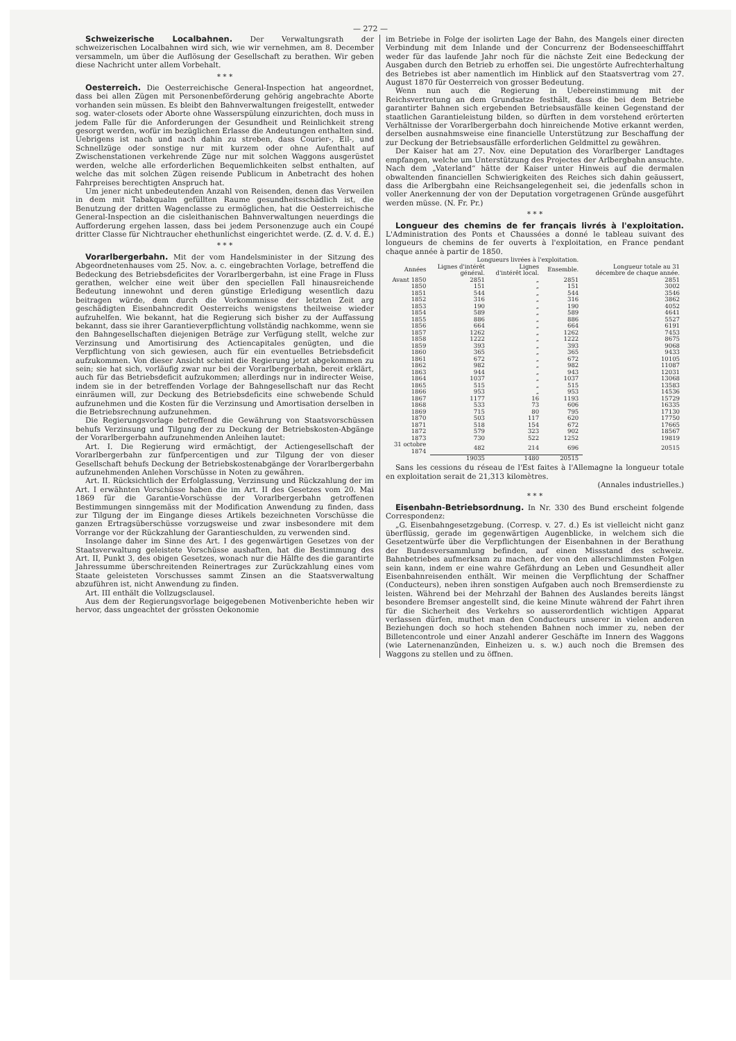— 272 —
Schweizerische Localbahnen. Der Verwaltungsrath der schweizerischen Localbahnen wird sich, wie wir vernehmen, am 8. December versammeln, um über die Auflösung der Gesellschaft zu berathen. Wir geben diese Nachricht unter allem Vorbehalt.
* * *
Oesterreich. Die Oesterreichische General-Inspection hat angeordnet, dass bei allen Zügen mit Personenbeförderung gehörig angebrachte Aborte vorhanden sein müssen. Es bleibt den Bahnverwaltungen freigestellt, entweder sog. water-closets oder Aborte ohne Wasserspülung einzurichten, doch muss in jedem Falle für die Anforderungen der Gesundheit und Reinlichkeit streng gesorgt werden, wofür im bezüglichen Erlasse die Andeutungen enthalten sind. Uebrigens ist nach und nach dahin zu streben, dass Courier-, Eil-, und Schnellzüge oder sonstige nur mit kurzem oder ohne Aufenthalt auf Zwischenstationen verkehrende Züge nur mit solchen Waggons ausgerüstet werden, welche alle erforderlichen Bequemlichkeiten selbst enthalten, auf welche das mit solchen Zügen reisende Publicum in Anbetracht des hohen Fahrpreises berechtigten Anspruch hat.
Um jener nicht unbedeutenden Anzahl von Reisenden, denen das Verweilen in dem mit Tabakqualm gefüllten Raume gesundheitsschädlich ist, die Benutzung der dritten Wagenclasse zu ermöglichen, hat die Oesterreichische General-Inspection an die cisleithanischen Bahnverwaltungen neuerdings die Aufforderung ergehen lassen, dass bei jedem Personenzuge auch ein Coupé dritter Classe für Nichtraucher ehethunlichst eingerichtet werde. (Z. d. V. d. E.)
* * *
Vorarlbergerbahn. Mit der vom Handelsminister in der Sitzung des Abgeordnetenhauses vom 25. Nov. a. c. eingebrachten Vorlage, betreffend die Bedeckung des Betriebsdeficites der Vorarlbergerbahn, ist eine Frage in Fluss gerathen, welcher eine weit über den speciellen Fall hinausreichende Bedeutung innewohnt und deren günstige Erledigung wesentlich dazu beitragen würde, dem durch die Vorkommnisse der letzten Zeit arg geschädigten Eisenbahncredit Oesterreichs wenigstens theilweise wieder aufzuhelfen. Wie bekannt, hat die Regierung sich bisher zu der Auffassung bekannt, dass sie ihrer Garantieverpflichtung vollständig nachkomme, wenn sie den Bahngesellschaften diejenigen Beträge zur Verfügung stellt, welche zur Verzinsung und Amortisirung des Actiencapitales genügten, und die Verpflichtung von sich gewiesen, auch für ein eventuelles Betriebsdeficit aufzukommen. Von dieser Ansicht scheint die Regierung jetzt abgekommen zu sein; sie hat sich, vorläufig zwar nur bei der Vorarlbergerbahn, bereit erklärt, auch für das Betriebsdeficit aufzukommen; allerdings nur in indirecter Weise, indem sie in der betreffenden Vorlage der Bahngesellschaft nur das Recht einräumen will, zur Deckung des Betriebsdeficits eine schwebende Schuld aufzunehmen und die Kosten für die Verzinsung und Amortisation derselben in die Betriebsrechnung aufzunehmen.
Die Regierungsvorlage betreffend die Gewährung von Staatsvorschüssen behufs Verzinsung und Tilgung der zu Deckung der Betriebskosten-Abgänge der Vorarlbergerbahn aufzunehmenden Anleihen lautet:
Art. I. Die Regierung wird ermächtigt, der Actiengesellschaft der Vorarlbergerbahn zur fünfpercentigen und zur Tilgung der von dieser Gesellschaft behufs Deckung der Betriebskostenabgänge der Vorarlbergerbahn aufzunehmenden Anlehen Vorschüsse in Noten zu gewähren.
Art. II. Rücksichtlich der Erfolglassung, Verzinsung und Rückzahlung der im Art. I erwähnten Vorschüsse haben die im Art. II des Gesetzes vom 20. Mai 1869 für die Garantie-Vorschüsse der Vorarlbergerbahn getroffenen Bestimmungen sinngemäss mit der Modification Anwendung zu finden, dass zur Tilgung der im Eingange dieses Artikels bezeichneten Vorschüsse die ganzen Ertragsüberschüsse vorzugsweise und zwar insbesondere mit dem Vorrange vor der Rückzahlung der Garantieschulden, zu verwenden sind.
Insolange daher im Sinne des Art. I des gegenwärtigen Gesetzes von der Staatsverwaltung geleistete Vorschüsse aushaften, hat die Bestimmung des Art. II, Punkt 3, des obigen Gesetzes, wonach nur die Hälfte des die garantirte Jahressumme überschreitenden Reinertrages zur Zurückzahlung eines vom Staate geleisteten Vorschusses sammt Zinsen an die Staatsverwaltung abzuführen ist, nicht Anwendung zu finden.
Art. III enthält die Vollzugsclausel.
Aus dem der Regierungsvorlage beigegebenen Motivenberichte heben wir hervor, dass ungeachtet der grössten Oekonomie
im Betriebe in Folge der isolirten Lage der Bahn, des Mangels einer directen Verbindung mit dem Inlande und der Concurrenz der Bodenseeschifffahrt weder für das laufende Jahr noch für die nächste Zeit eine Bedeckung der Ausgaben durch den Betrieb zu erhoffen sei. Die ungestörte Aufrechterhaltung des Betriebes ist aber namentlich im Hinblick auf den Staatsvertrag vom 27. August 1870 für Oesterreich von grosser Bedeutung.
Wenn nun auch die Regierung in Uebereinstimmung mit der Reichsvertretung an dem Grundsatze festhält, dass die bei dem Betriebe garantirter Bahnen sich ergebenden Betriebsausfälle keinen Gegenstand der staatlichen Garantieleistung bilden, so dürften in dem vorstehend erörterten Verhältnisse der Vorarlbergerbahn doch hinreichende Motive erkannt werden, derselben ausnahmsweise eine financielle Unterstützung zur Beschaffung der zur Deckung der Betriebsausfälle erforderlichen Geldmittel zu gewähren.
Der Kaiser hat am 27. Nov. eine Deputation des Vorarlberger Landtages empfangen, welche um Unterstützung des Projectes der Arlbergbahn ansuchte. Nach dem „Vaterland“ hätte der Kaiser unter Hinweis auf die dermalen obwaltenden financiellen Schwierigkeiten des Reiches sich dahin geäussert, dass die Arlbergbahn eine Reichsangelegenheit sei, die jedenfalls schon in voller Anerkennung der von der Deputation vorgetragenen Gründe ausgeführt werden müsse. (N. Fr. Pr.)
* * *
Longueur des chemins de fer français livrés à l'exploitation. L'Administration des Ponts et Chaussées a donné le tableau suivant des longueurs de chemins de fer ouverts à l'exploitation, en France pendant chaque année à partir de 1850.
| | Longueurs livrées à l'exploitation. | | | |
| --- | --- | --- | --- | --- |
| Années | Lignes d'intérêt général. | Lignes d'intérêt local. | Ensemble. | Longueur totale au 31 décembre de chaque année. |
| Avant 1850 | 2851 | „ | 2851 | 2851 |
| 1850 | 151 | „ | 151 | 3002 |
| 1851 | 544 | „ | 544 | 3546 |
| 1852 | 316 | „ | 316 | 3862 |
| 1853 | 190 | „ | 190 | 4052 |
| 1854 | 589 | „ | 589 | 4641 |
| 1855 | 886 | „ | 886 | 5527 |
| 1856 | 664 | „ | 664 | 6191 |
| 1857 | 1262 | „ | 1262 | 7453 |
| 1858 | 1222 | „ | 1222 | 8675 |
| 1859 | 393 | „ | 393 | 9068 |
| 1860 | 365 | „ | 365 | 9433 |
| 1861 | 672 | „ | 672 | 10105 |
| 1862 | 982 | „ | 982 | 11087 |
| 1863 | 944 | „ | 943 | 12031 |
| 1864 | 1037 | „ | 1037 | 13068 |
| 1865 | 515 | „ | 515 | 13583 |
| 1866 | 953 | „ | 953 | 14536 |
| 1867 | 1177 | 16 | 1193 | 15729 |
| 1868 | 533 | 73 | 606 | 16335 |
| 1869 | 715 | 80 | 795 | 17130 |
| 1870 | 503 | 117 | 620 | 17750 |
| 1871 | 518 | 154 | 672 | 17665 |
| 1872 | 579 | 323 | 902 | 18567 |
| 1873 | 730 | 522 | 1252 | 19819 |
| 31 octobre 1874 | 482 | 214 | 696 | 20515 |
| | 19035 | 1480 | 20515 | |
Sans les cessions du réseau de l'Est faites à l'Allemagne la longueur totale en exploitation serait de 21,313 kilomètres.
(Annales industrielles.)
* * *
Eisenbahn-Betriebsordnung. In Nr. 330 des Bund erscheint folgende Correspondenz:
„G. Eisenbahngesetzgebung. (Corresp. v. 27. d.) Es ist vielleicht nicht ganz überflüssig, gerade im gegenwärtigen Augenblicke, in welchem sich die Gesetzentwürfe über die Verpflichtungen der Eisenbahnen in der Berathung der Bundesversammlung befinden, auf einen Missstand des schweiz. Bahnbetriebes aufmerksam zu machen, der von den allerschlimmsten Folgen sein kann, indem er eine wahre Gefährdung an Leben und Gesundheit aller Eisenbahnreisenden enthält. Wir meinen die Verpflichtung der Schaffner (Conducteurs), neben ihren sonstigen Aufgaben auch noch Bremserdienste zu leisten. Während bei der Mehrzahl der Bahnen des Auslandes bereits längst besondere Bremser angestellt sind, die keine Minute während der Fahrt ihren für die Sicherheit des Verkehrs so ausserordentlich wichtigen Apparat verlassen dürfen, muthet man den Conducteurs unserer in vielen anderen Beziehungen doch so hoch stehenden Bahnen noch immer zu, neben der Billetencontrole und einer Anzahl anderer Geschäfte im Innern des Waggons (wie Laternenanzünden, Einheizen u. s. w.) auch noch die Bremsen des Waggons zu stellen und zu öffnen.